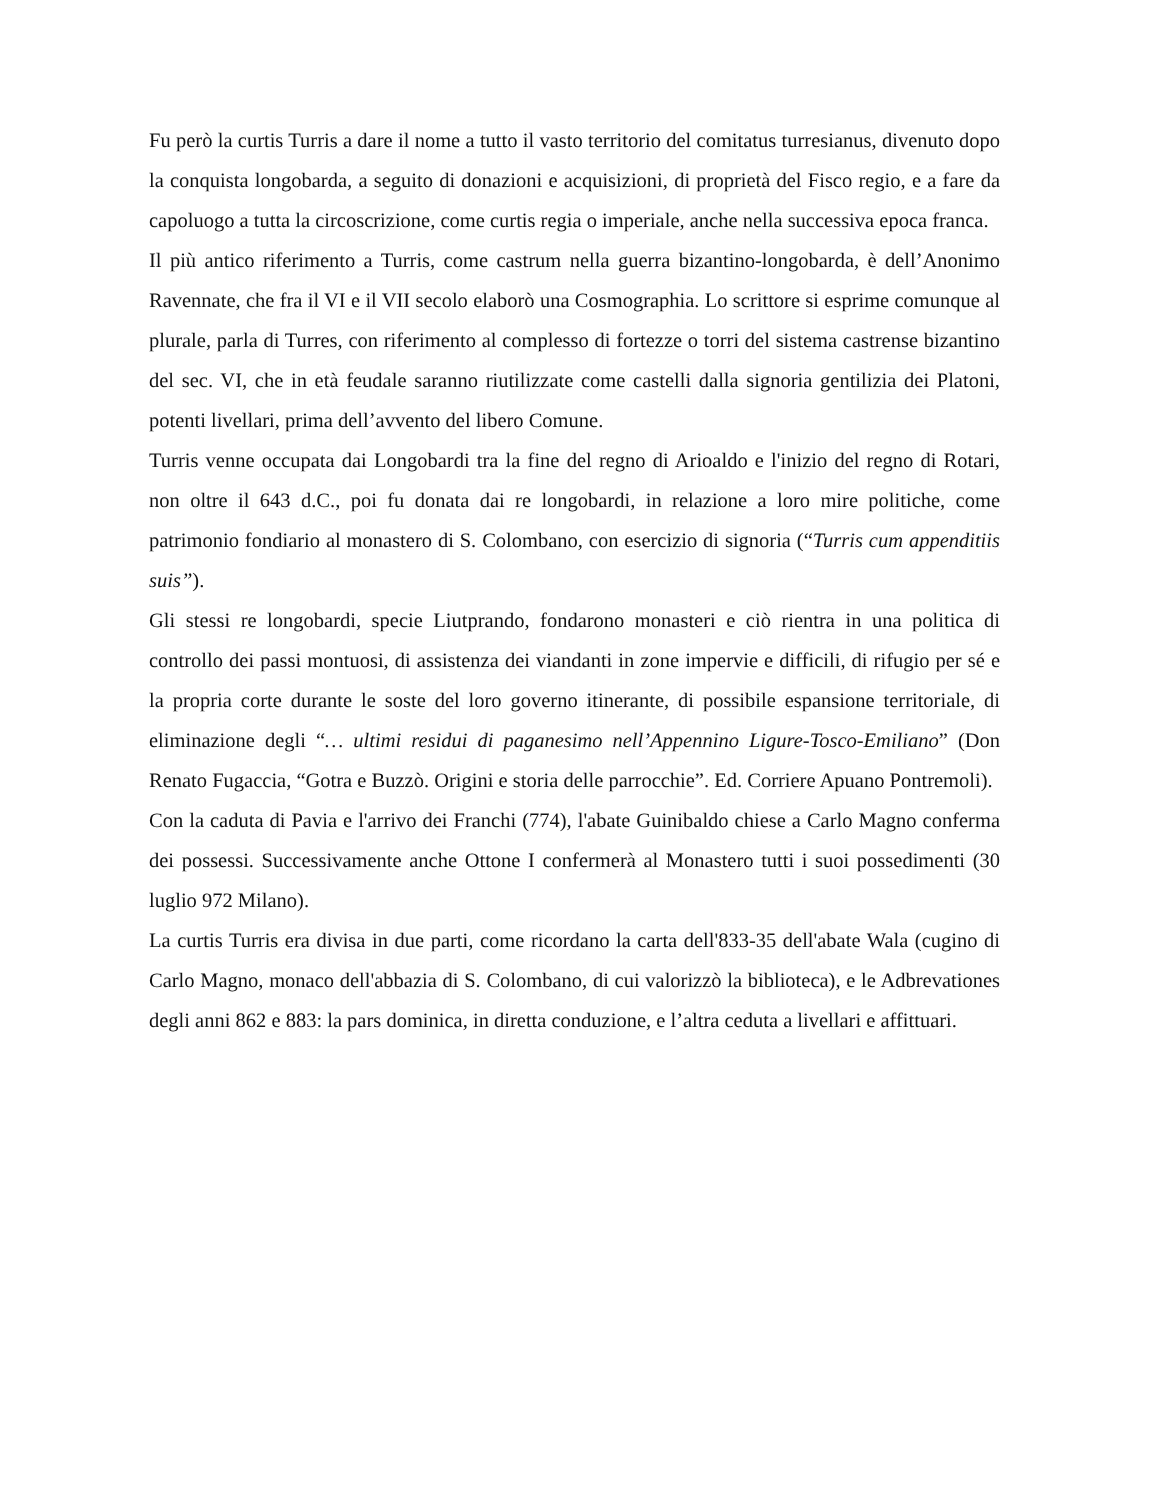Fu però la curtis Turris a dare il nome a tutto il vasto territorio del comitatus turresianus, divenuto dopo la conquista longobarda, a seguito di donazioni e acquisizioni, di proprietà del Fisco regio, e a fare da capoluogo a tutta la circoscrizione, come curtis regia o imperiale, anche nella successiva epoca franca.
Il più antico riferimento a Turris, come castrum nella guerra bizantino-longobarda, è dell’Anonimo Ravennate, che fra il VI e il VII secolo elaborò una Cosmographia. Lo scrittore si esprime comunque al plurale, parla di Turres, con riferimento al complesso di fortezze o torri del sistema castrense bizantino del sec. VI, che in età feudale saranno riutilizzate come castelli dalla signoria gentilizia dei Platoni, potenti livellari, prima dell’avvento del libero Comune.
Turris venne occupata dai Longobardi tra la fine del regno di Arioaldo e l'inizio del regno di Rotari, non oltre il 643 d.C., poi fu donata dai re longobardi, in relazione a loro mire politiche, come patrimonio fondiario al monastero di S. Colombano, con esercizio di signoria (“Turris cum appenditiis suis”).
Gli stessi re longobardi, specie Liutprando, fondarono monasteri e ciò rientra in una politica di controllo dei passi montuosi, di assistenza dei viandanti in zone impervie e difficili, di rifugio per sé e la propria corte durante le soste del loro governo itinerante, di possibile espansione territoriale, di eliminazione degli “… ultimi residui di paganesimo nell’Appennino Ligure-Tosco-Emiliano” (Don Renato Fugaccia, “Gotra e Buzzò. Origini e storia delle parrocchie”. Ed. Corriere Apuano Pontremoli).
Con la caduta di Pavia e l'arrivo dei Franchi (774), l'abate Guinibaldo chiese a Carlo Magno conferma dei possessi. Successivamente anche Ottone I confermerà al Monastero tutti i suoi possedimenti (30 luglio 972 Milano).
La curtis Turris era divisa in due parti, come ricordano la carta dell'833-35 dell'abate Wala (cugino di Carlo Magno, monaco dell'abbazia di S. Colombano, di cui valorizzò la biblioteca), e le Adbrevationes degli anni 862 e 883: la pars dominica, in diretta conduzione, e l’altra ceduta a livellari e affittuari.